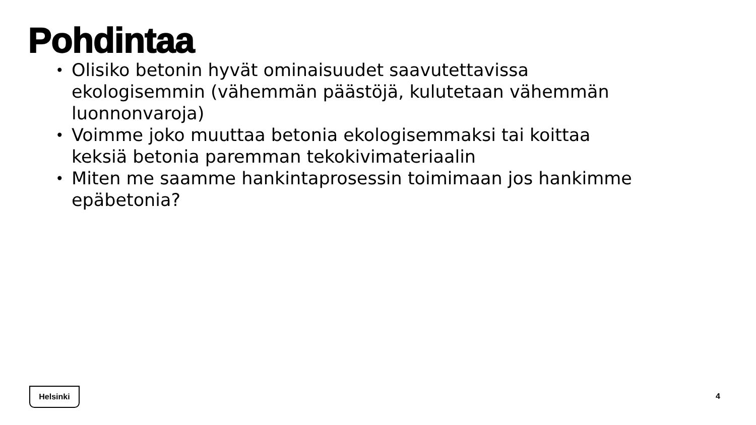Pohdintaa
• Olisiko betonin hyvät ominaisuudet saavutettavissa ekologisemmin (vähemmän päästöjä, kulutetaan vähemmän luonnonvaroja)
• Voimme joko muuttaa betonia ekologisemmaksi tai koittaa keksiä betonia paremman tekokivimateriaalin
• Miten me saamme hankintaprosessin toimimaan jos hankimme epäbetonia?
Helsinki
4